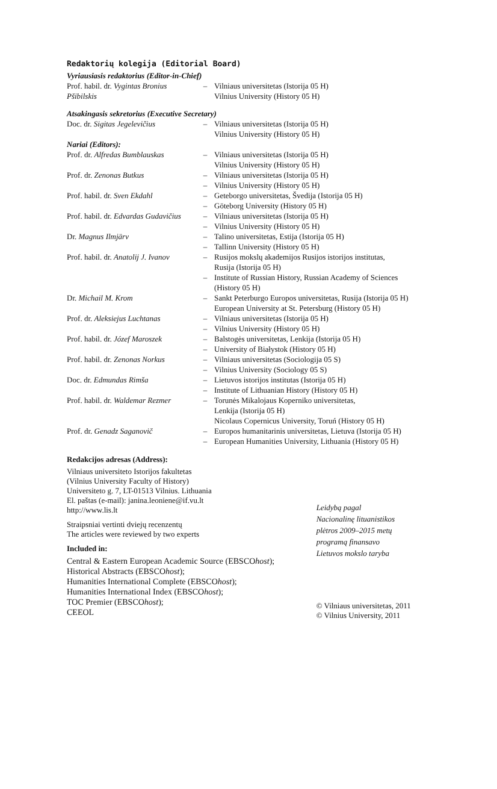Redaktorių kolegija (Editorial Board)
| Vyriausiasis redaktorius (Editor-in-Chief) | | |
| Prof. habil. dr. Vygintas Bronius Pšibilskis | – | Vilniaus universitetas (Istorija 05 H) Vilnius University (History 05 H) |
| Atsakingasis sekretorius (Executive Secretary) | | |
| Doc. dr. Sigitas Jegelevičius | – | Vilniaus universitetas (Istorija 05 H) Vilnius University (History 05 H) |
| Nariai (Editors): | | |
| Prof. dr. Alfredas Bumblauskas | – | Vilniaus universitetas (Istorija 05 H) Vilnius University (History 05 H) |
| Prof. dr. Zenonas Butkus | – – | Vilniaus universitetas (Istorija 05 H) Vilnius University (History 05 H) |
| Prof. habil. dr. Sven Ekdahl | – – | Geteborgo universitetas, Švedija (Istorija 05 H) Göteborg University (History 05 H) |
| Prof. habil. dr. Edvardas Gudavičius | – – | Vilniaus universitetas (Istorija 05 H) Vilnius University (History 05 H) |
| Dr. Magnus Ilmjärv | – – | Talino universitetas, Estija (Istorija 05 H) Tallinn University (History 05 H) |
| Prof. habil. dr. Anatolij J. Ivanov | – – | Rusijos mokslų akademijos Rusijos istorijos institutas, Rusija (Istorija 05 H) Institute of Russian History, Russian Academy of Sciences (History 05 H) |
| Dr. Michail M. Krom | – | Sankt Peterburgo Europos universitetas, Rusija (Istorija 05 H) European University at St. Petersburg (History 05 H) |
| Prof. dr. Aleksiejus Luchtanas | – – | Vilniaus universitetas (Istorija 05 H) Vilnius University (History 05 H) |
| Prof. habil. dr. Józef Maroszek | – – | Balstogės universitetas, Lenkija (Istorija 05 H) University of Białystok (History 05 H) |
| Prof. habil. dr. Zenonas Norkus | – – | Vilniaus universitetas (Sociologija 05 S) Vilnius University (Sociology 05 S) |
| Doc. dr. Edmundas Rimša | – – | Lietuvos istorijos institutas (Istorija 05 H) Institute of Lithuanian History (History 05 H) |
| Prof. habil. dr. Waldemar Rezmer | – | Torunės Mikalojaus Koperniko universitetas, Lenkija (Istorija 05 H) Nicolaus Copernicus University, Toruń (History 05 H) |
| Prof. dr. Genadz Saganovič | – – | Europos humanitarinis universitetas, Lietuva (Istorija 05 H) European Humanities University, Lithuania (History 05 H) |
Redakcijos adresas (Address):
Vilniaus universiteto Istorijos fakultetas
(Vilnius University Faculty of History)
Universiteto g. 7, LT-01513 Vilnius. Lithuania
El. paštas (e-mail): janina.leoniene@if.vu.lt
http://www.lis.lt
Straipsniai vertinti dviejų recenzentų
The articles were reviewed by two experts
Included in:
Central & Eastern European Academic Source (EBSCOhost);
Historical Abstracts (EBSCOhost);
Humanities International Complete (EBSCOhost);
Humanities International Index (EBSCOhost);
TOC Premier (EBSCOhost);
CEEOL
Leidybą pagal
Nacionalinę lituanistikos
plėtros 2009–2015 metų
programą finansavo
Lietuvos mokslo taryba
© Vilniaus universitetas, 2011
© Vilnius University, 2011